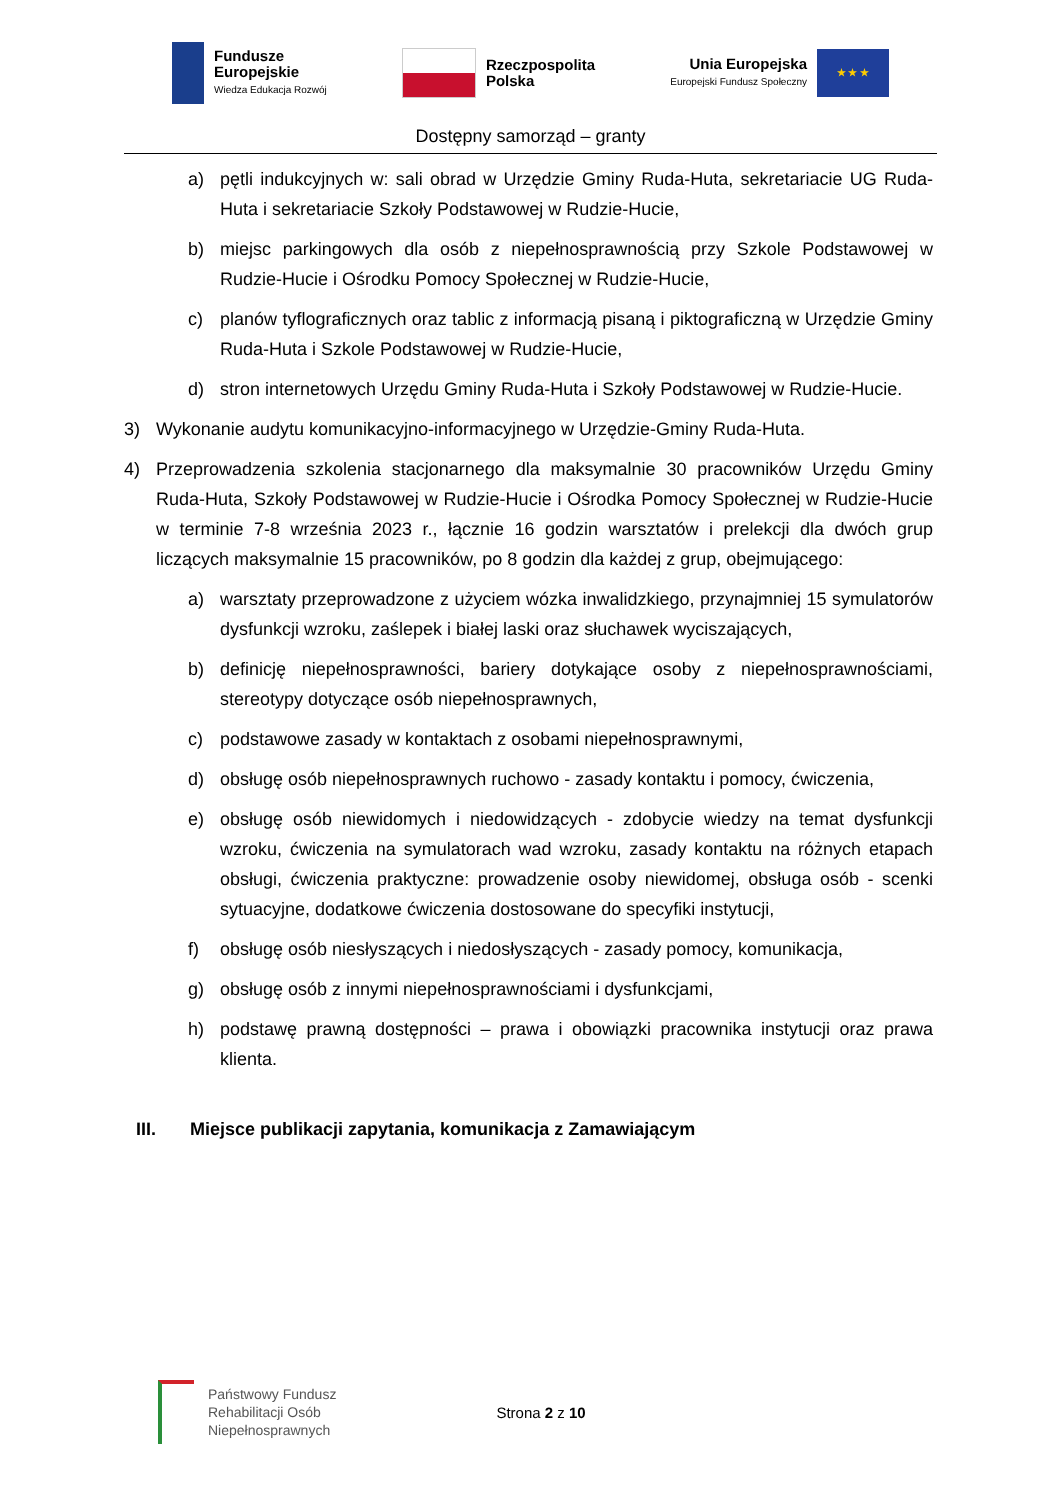Fundusze
Europejskie
Wiedza Edukacja Rozwój
Rzeczpospolita
Polska
Unia Europejska
Europejski Fundusz Społeczny
★ ★ ★
Dostępny samorząd – granty
a) pętli indukcyjnych w: sali obrad w Urzędzie Gminy Ruda-Huta, sekretariacie UG Ruda-Huta i sekretariacie Szkoły Podstawowej w Rudzie-Hucie,
b) miejsc parkingowych dla osób z niepełnosprawnością przy Szkole Podstawowej w Rudzie-Hucie i Ośrodku Pomocy Społecznej w Rudzie-Hucie,
c) planów tyflograficznych oraz tablic z informacją pisaną i piktograficzną w Urzędzie Gminy Ruda-Huta i Szkole Podstawowej w Rudzie-Hucie,
d) stron internetowych Urzędu Gminy Ruda-Huta i Szkoły Podstawowej w Rudzie-Hucie.
3) Wykonanie audytu komunikacyjno-informacyjnego w Urzędzie-Gminy Ruda-Huta.
4) Przeprowadzenia szkolenia stacjonarnego dla maksymalnie 30 pracowników Urzędu Gminy Ruda-Huta, Szkoły Podstawowej w Rudzie-Hucie i Ośrodka Pomocy Społecznej w Rudzie-Hucie w terminie 7-8 września 2023 r., łącznie 16 godzin warsztatów i prelekcji dla dwóch grup liczących maksymalnie 15 pracowników, po 8 godzin dla każdej z grup, obejmującego:
a) warsztaty przeprowadzone z użyciem wózka inwalidzkiego, przynajmniej 15 symulatorów dysfunkcji wzroku, zaślepek i białej laski oraz słuchawek wyciszających,
b) definicję niepełnosprawności, bariery dotykające osoby z niepełnosprawnościami, stereotypy dotyczące osób niepełnosprawnych,
c) podstawowe zasady w kontaktach z osobami niepełnosprawnymi,
d) obsługę osób niepełnosprawnych ruchowo - zasady kontaktu i pomocy, ćwiczenia,
e) obsługę osób niewidomych i niedowidzących - zdobycie wiedzy na temat dysfunkcji wzroku, ćwiczenia na symulatorach wad wzroku, zasady kontaktu na różnych etapach obsługi, ćwiczenia praktyczne: prowadzenie osoby niewidomej, obsługa osób - scenki sytuacyjne, dodatkowe ćwiczenia dostosowane do specyfiki instytucji,
f) obsługę osób niesłyszących i niedosłyszących - zasady pomocy, komunikacja,
g) obsługę osób z innymi niepełnosprawnościami i dysfunkcjami,
h) podstawę prawną dostępności – prawa i obowiązki pracownika instytucji oraz prawa klienta.
III. Miejsce publikacji zapytania, komunikacja z Zamawiającym
Państwowy Fundusz
Rehabilitacji Osób
Niepełnosprawnych
Strona 2 z 10